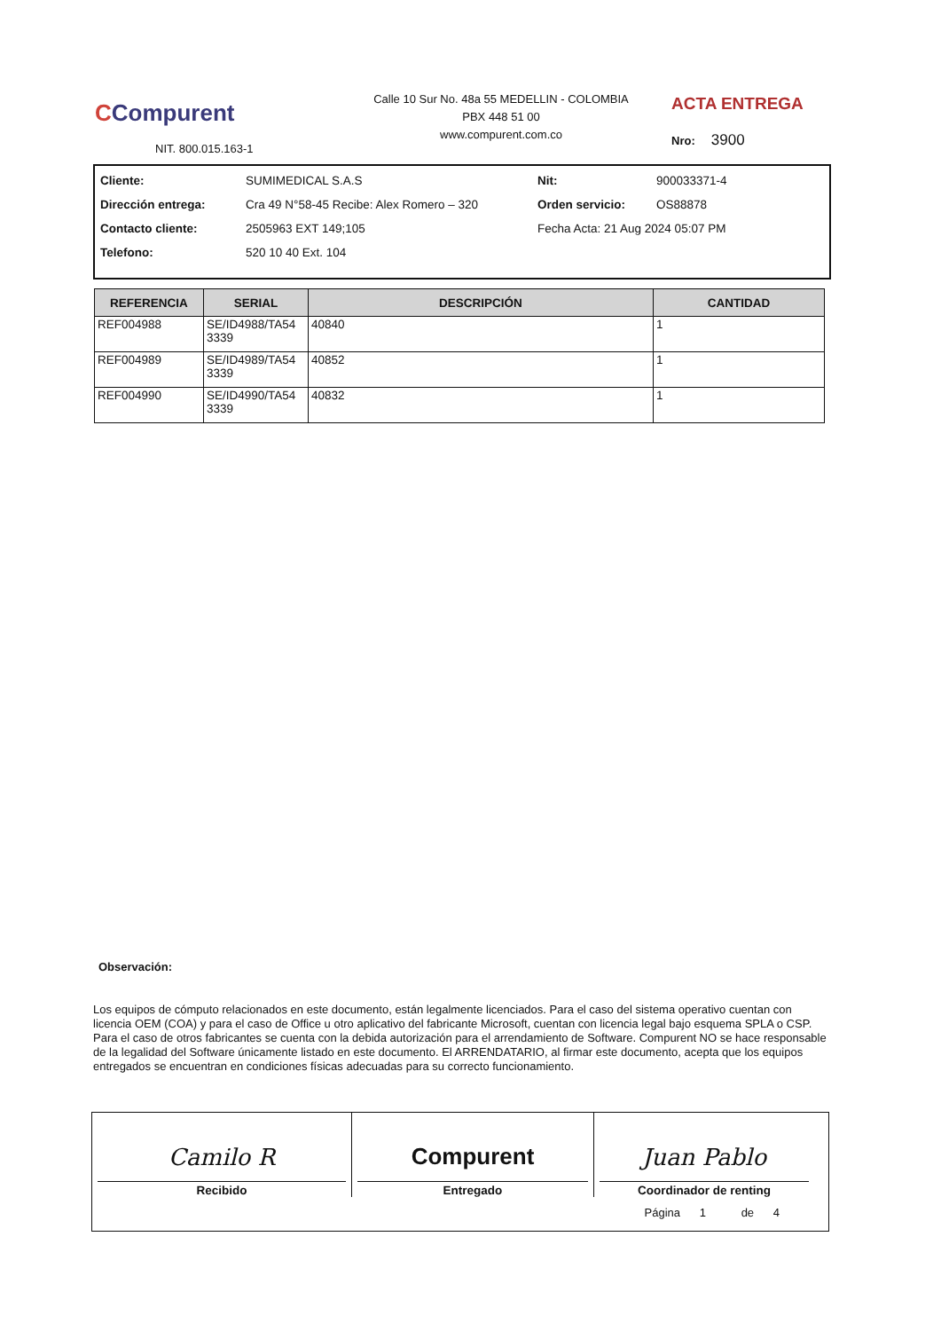CCompurent
NIT. 800.015.163-1
Calle 10 Sur No. 48a 55 MEDELLIN - COLOMBIA
PBX 448 51 00
www.compurent.com.co
ACTA ENTREGA
Nro: 3900
| Cliente: | SUMIMEDICAL S.A.S | Nit: | 900033371-4 |
| Dirección entrega: | Cra 49 N°58-45 Recibe: Alex Romero – 320 | Orden servicio: | OS88878 |
| Contacto cliente: | 2505963 EXT 149;105 | Fecha Acta: 21 Aug 2024 05:07 PM | |
| Telefono: | 520 10 40 Ext. 104 | | |
| REFERENCIA | SERIAL | DESCRIPCIÓN | CANTIDAD |
| --- | --- | --- | --- |
| REF004988 | SE/ID4988/TA54 3339 | 40840 | 1 |
| REF004989 | SE/ID4989/TA54 3339 | 40852 | 1 |
| REF004990 | SE/ID4990/TA54 3339 | 40832 | 1 |
Observación:
Los equipos de cómputo relacionados en este documento, están legalmente licenciados. Para el caso del sistema operativo cuentan con licencia OEM (COA) y para el caso de Office u otro aplicativo del fabricante Microsoft, cuentan con licencia legal bajo esquema SPLA o CSP. Para el caso de otros fabricantes se cuenta con la debida autorización para el arrendamiento de Software. Compurent NO se hace responsable de la legalidad del Software únicamente listado en este documento. El ARRENDATARIO, al firmar este documento, acepta que los equipos entregados se encuentran en condiciones físicas adecuadas para su correcto funcionamiento.
| Camilo R Recibido | Compurent Entregado | Juan Pablo Coordinador de renting |
Página 1 de 4